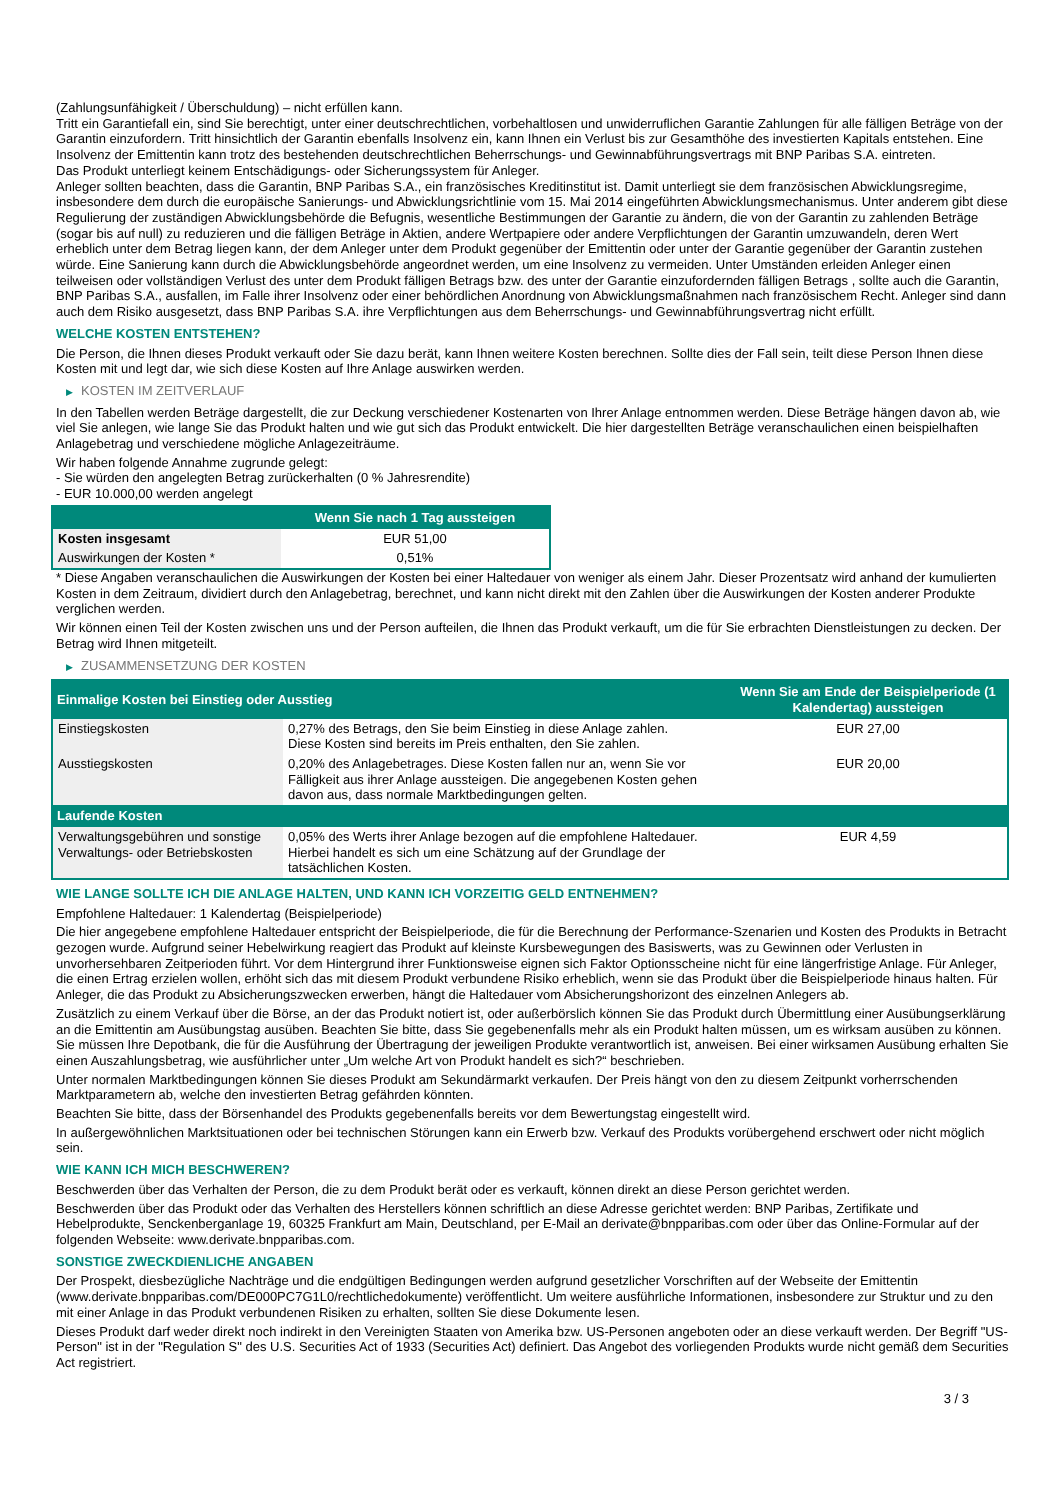(Zahlungsunfähigkeit / Überschuldung) – nicht erfüllen kann.
Tritt ein Garantiefall ein, sind Sie berechtigt, unter einer deutschrechtlichen, vorbehaltlosen und unwiderruflichen Garantie Zahlungen für alle fälligen Beträge von der Garantin einzufordern. Tritt hinsichtlich der Garantin ebenfalls Insolvenz ein, kann Ihnen ein Verlust bis zur Gesamthöhe des investierten Kapitals entstehen. Eine Insolvenz der Emittentin kann trotz des bestehenden deutschrechtlichen Beherrschungs- und Gewinnabführungsvertrags mit BNP Paribas S.A. eintreten.
Das Produkt unterliegt keinem Entschädigungs- oder Sicherungssystem für Anleger.
Anleger sollten beachten, dass die Garantin, BNP Paribas S.A., ein französisches Kreditinstitut ist. Damit unterliegt sie dem französischen Abwicklungsregime, insbesondere dem durch die europäische Sanierungs- und Abwicklungsrichtlinie vom 15. Mai 2014 eingeführten Abwicklungsmechanismus. Unter anderem gibt diese Regulierung der zuständigen Abwicklungsbehörde die Befugnis, wesentliche Bestimmungen der Garantie zu ändern, die von der Garantin zu zahlenden Beträge (sogar bis auf null) zu reduzieren und die fälligen Beträge in Aktien, andere Wertpapiere oder andere Verpflichtungen der Garantin umzuwandeln, deren Wert erheblich unter dem Betrag liegen kann, der dem Anleger unter dem Produkt gegenüber der Emittentin oder unter der Garantie gegenüber der Garantin zustehen würde. Eine Sanierung kann durch die Abwicklungsbehörde angeordnet werden, um eine Insolvenz zu vermeiden. Unter Umständen erleiden Anleger einen teilweisen oder vollständigen Verlust des unter dem Produkt fälligen Betrags bzw. des unter der Garantie einzufordernden fälligen Betrags , sollte auch die Garantin, BNP Paribas S.A., ausfallen, im Falle ihrer Insolvenz oder einer behördlichen Anordnung von Abwicklungsmaßnahmen nach französischem Recht. Anleger sind dann auch dem Risiko ausgesetzt, dass BNP Paribas S.A. ihre Verpflichtungen aus dem Beherrschungs- und Gewinnabführungsvertrag nicht erfüllt.
WELCHE KOSTEN ENTSTEHEN?
Die Person, die Ihnen dieses Produkt verkauft oder Sie dazu berät, kann Ihnen weitere Kosten berechnen. Sollte dies der Fall sein, teilt diese Person Ihnen diese Kosten mit und legt dar, wie sich diese Kosten auf Ihre Anlage auswirken werden.
▶ KOSTEN IM ZEITVERLAUF
In den Tabellen werden Beträge dargestellt, die zur Deckung verschiedener Kostenarten von Ihrer Anlage entnommen werden. Diese Beträge hängen davon ab, wie viel Sie anlegen, wie lange Sie das Produkt halten und wie gut sich das Produkt entwickelt. Die hier dargestellten Beträge veranschaulichen einen beispielhaften Anlagebetrag und verschiedene mögliche Anlagezeiträume.
Wir haben folgende Annahme zugrunde gelegt:
- Sie würden den angelegten Betrag zurückerhalten (0 % Jahresrendite)
- EUR 10.000,00 werden angelegt
| | Wenn Sie nach 1 Tag aussteigen |
| --- | --- |
| Kosten insgesamt | EUR 51,00 |
| Auswirkungen der Kosten * | 0,51% |
* Diese Angaben veranschaulichen die Auswirkungen der Kosten bei einer Haltedauer von weniger als einem Jahr. Dieser Prozentsatz wird anhand der kumulierten Kosten in dem Zeitraum, dividiert durch den Anlagebetrag, berechnet, und kann nicht direkt mit den Zahlen über die Auswirkungen der Kosten anderer Produkte verglichen werden.
Wir können einen Teil der Kosten zwischen uns und der Person aufteilen, die Ihnen das Produkt verkauft, um die für Sie erbrachten Dienstleistungen zu decken. Der Betrag wird Ihnen mitgeteilt.
▶ ZUSAMMENSETZUNG DER KOSTEN
| Einmalige Kosten bei Einstieg oder Ausstieg | | Wenn Sie am Ende der Beispielperiode (1 Kalendertag) aussteigen |
| --- | --- | --- |
| Einstiegskosten | 0,27% des Betrags, den Sie beim Einstieg in diese Anlage zahlen. Diese Kosten sind bereits im Preis enthalten, den Sie zahlen. | EUR 27,00 |
| Ausstiegskosten | 0,20% des Anlagebetrages. Diese Kosten fallen nur an, wenn Sie vor Fälligkeit aus ihrer Anlage aussteigen. Die angegebenen Kosten gehen davon aus, dass normale Marktbedingungen gelten. | EUR 20,00 |
| Laufende Kosten | | |
| Verwaltungsgebühren und sonstige Verwaltungs- oder Betriebskosten | 0,05% des Werts ihrer Anlage bezogen auf die empfohlene Haltedauer. Hierbei handelt es sich um eine Schätzung auf der Grundlage der tatsächlichen Kosten. | EUR 4,59 |
WIE LANGE SOLLTE ICH DIE ANLAGE HALTEN, UND KANN ICH VORZEITIG GELD ENTNEHMEN?
Empfohlene Haltedauer: 1 Kalendertag (Beispielperiode)
Die hier angegebene empfohlene Haltedauer entspricht der Beispielperiode, die für die Berechnung der Performance-Szenarien und Kosten des Produkts in Betracht gezogen wurde. Aufgrund seiner Hebelwirkung reagiert das Produkt auf kleinste Kursbewegungen des Basiswerts, was zu Gewinnen oder Verlusten in unvorhersehbaren Zeitperioden führt. Vor dem Hintergrund ihrer Funktionsweise eignen sich Faktor Optionsscheine nicht für eine längerfristige Anlage. Für Anleger, die einen Ertrag erzielen wollen, erhöht sich das mit diesem Produkt verbundene Risiko erheblich, wenn sie das Produkt über die Beispielperiode hinaus halten. Für Anleger, die das Produkt zu Absicherungszwecken erwerben, hängt die Haltedauer vom Absicherungshorizont des einzelnen Anlegers ab.
Zusätzlich zu einem Verkauf über die Börse, an der das Produkt notiert ist, oder außerbörslich können Sie das Produkt durch Übermittlung einer Ausübungserklärung an die Emittentin am Ausübungstag ausüben. Beachten Sie bitte, dass Sie gegebenenfalls mehr als ein Produkt halten müssen, um es wirksam ausüben zu können. Sie müssen Ihre Depotbank, die für die Ausführung der Übertragung der jeweiligen Produkte verantwortlich ist, anweisen. Bei einer wirksamen Ausübung erhalten Sie einen Auszahlungsbetrag, wie ausführlicher unter „Um welche Art von Produkt handelt es sich?“ beschrieben.
Unter normalen Marktbedingungen können Sie dieses Produkt am Sekundärmarkt verkaufen. Der Preis hängt von den zu diesem Zeitpunkt vorherrschenden Marktparametern ab, welche den investierten Betrag gefährden könnten.
Beachten Sie bitte, dass der Börsenhandel des Produkts gegebenenfalls bereits vor dem Bewertungstag eingestellt wird.
In außergewöhnlichen Marktsituationen oder bei technischen Störungen kann ein Erwerb bzw. Verkauf des Produkts vorübergehend erschwert oder nicht möglich sein.
WIE KANN ICH MICH BESCHWEREN?
Beschwerden über das Verhalten der Person, die zu dem Produkt berät oder es verkauft, können direkt an diese Person gerichtet werden.
Beschwerden über das Produkt oder das Verhalten des Herstellers können schriftlich an diese Adresse gerichtet werden: BNP Paribas, Zertifikate und Hebelprodukte, Senckenberganlage 19, 60325 Frankfurt am Main, Deutschland, per E-Mail an derivate@bnpparibas.com oder über das Online-Formular auf der folgenden Webseite: www.derivate.bnpparibas.com.
SONSTIGE ZWECKDIENLICHE ANGABEN
Der Prospekt, diesbezügliche Nachträge und die endgültigen Bedingungen werden aufgrund gesetzlicher Vorschriften auf der Webseite der Emittentin (www.derivate.bnpparibas.com/DE000PC7G1L0/rechtlichedokumente) veröffentlicht. Um weitere ausführliche Informationen, insbesondere zur Struktur und zu den mit einer Anlage in das Produkt verbundenen Risiken zu erhalten, sollten Sie diese Dokumente lesen.
Dieses Produkt darf weder direkt noch indirekt in den Vereinigten Staaten von Amerika bzw. US-Personen angeboten oder an diese verkauft werden. Der Begriff "US-Person" ist in der "Regulation S" des U.S. Securities Act of 1933 (Securities Act) definiert. Das Angebot des vorliegenden Produkts wurde nicht gemäß dem Securities Act registriert.
3 / 3